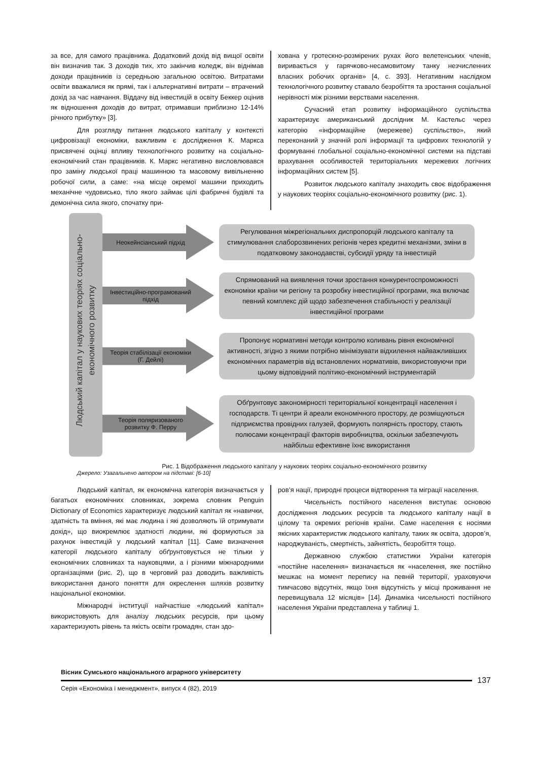за все, для самого працівника. Додатковий дохід від вищої освіти він визначив так. З доходів тих, хто закінчив коледж, він віднімав доходи працівників із середньою загальною освітою. Витратами освіти вважалися як прямі, так і альтернативні витрати – втрачений дохід за час навчання. Віддачу від інвестицій в освіту Беккер оцінив як відношення доходів до витрат, отримавши приблизно 12-14% річного прибутку» [3].
Для розгляду питання людського капіталу у контексті цифровізації економіки, важливим є дослідження К. Маркса присвячені оцінці впливу технологічного розвитку на соціально-економічний стан працівників. К. Маркс негативно висловлювався про заміну людської праці машинною та масовому вивільненню робочої сили, а саме: «на місце окремої машини приходить механічне чудовисько, тіло якого займає цілі фабричні будівлі та демонічна сила якого, спочатку при-
хована у гротескно-розмірених рухах його велетенських членів, виривається у гарячково-несамовитому танку незчисленних власних робочих органів» [4, с. 393]. Негативним наслідком технологічного розвитку ставало безробіття та зростання соціальної нерівності між різними верствами населення.
Сучасний етап розвитку інформаційного суспільства характеризує американський дослідник М. Кастельс через категорію «інформаційне (мережеве) суспільство», який переконаний у значній ролі інформації та цифрових технологій у формуванні глобальної соціально-економічної системи на підставі врахування особливостей територіальних мережевих логічних інформаційних систем [5].
Розвиток людського капіталу знаходить своє відображення у наукових теоріях соціально-економічного розвитку (рис. 1).
Людський капітал у наукових теоріях соціально-економічного розвитку
Неокейнсіанський підхід
Регулювання міжрегіональних диспропорцій людського капіталу та стимулювання слаборозвинених регіонів через кредитні механізми, зміни в податковому законодавстві, субсидії уряду та інвестицій
Інвестиційно-програмований підхід
Спрямований на виявлення точки зростання конкурентоспроможності економіки країни чи регіону та розробку інвестиційної програми, яка включає певний комплекс дій щодо забезпечення стабільності у реалізації інвестиційної програми
Теорія стабілізації економіки (Г. Дейлі)
Пропонує нормативні методи контролю коливань рівня економічної активності, згідно з якими потрібно мінімізувати відхилення найважливіших економічних параметрів від встановлених нормативів, використовуючи при цьому відповідний політико-економічний інструментарій
Теорія поляризованого розвитку Ф. Перру
Обґрунтовує закономірності територіальної концентрації населення і господарств. Ті центри й ареали економічного простору, де розміщуються підприємства провідних галузей, формують полярність простору, стають полюсами концентрації факторів виробництва, оскільки забезпечують найбільш ефективне їхнє використання
Рис. 1 Відображення людського капіталу у наукових теоріях соціально-економічного розвитку
Джерело: Узагальнено автором на підставі: [6-10]
Людський капітал, як економічна категорія визначається у багатьох економічних словниках, зокрема словник Penguin Dictionary of Economics характеризує людський капітал як «навички, здатність та вміння, які має людина і які дозволяють їй отримувати дохід», що виокремлює здатності людини, які формуються за рахунок інвестицій у людський капітал [11]. Саме визначення категорії людського капіталу обґрунтовується не тільки у економічних словниках та науковцями, а і різними міжнародними організаціями (рис. 2), що в черговий раз доводить важливість використання даного поняття для окреслення шляхів розвитку національної економіки.
Міжнародні інституції найчастіше «людський капітал» використовують для аналізу людських ресурсів, при цьому характеризують рівень та якість освіти громадян, стан здо-
ров’я нації, природні процеси відтворення та міграції населення.
Чисельність постійного населення виступає основою дослідження людських ресурсів та людського капіталу нації в цілому та окремих регіонів країни. Саме населення є носіями якісних характеристик людського капіталу, таких як освіта, здоров’я, народжуваність, смертність, зайнятість, безробіття тощо.
Державною службою статистики України категорія «постійне населення» визначається як «населення, яке постійно мешкає на момент перепису на певній території, ураховуючи тимчасово відсутніх, якщо їхня відсутність у місці проживання не перевищувала 12 місяців» [14]. Динаміка чисельності постійного населення України представлена у таблиці 1.
Вісник Сумського національного аграрного університету
137
Серія «Економіка і менеджмент», випуск 4 (82), 2019